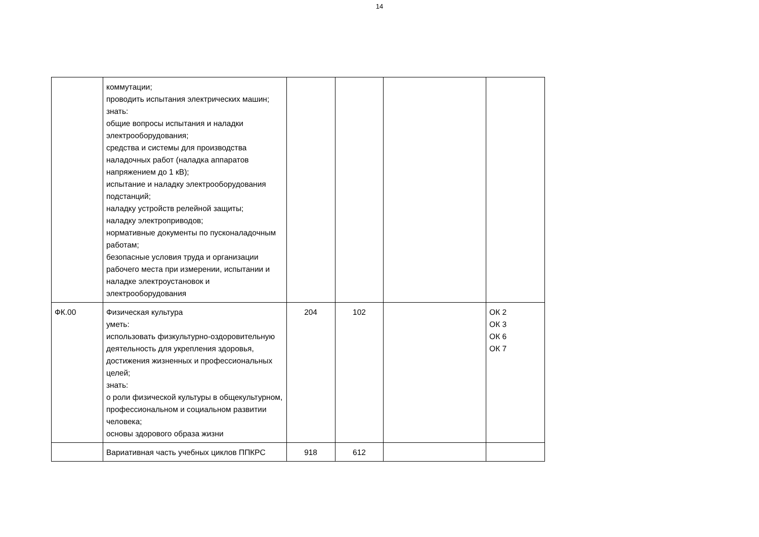14
| | коммутации; проводить испытания электрических машин; знать: общие вопросы испытания и наладки электрооборудования; средства и системы для производства наладочных работ (наладка аппаратов напряжением до 1 кВ); испытание и наладку электрооборудования подстанций; наладку устройств релейной защиты; наладку электроприводов; нормативные документы по пусконаладочным работам; безопасные условия труда и организации рабочего места при измерении, испытании и наладке электроустановок и электрооборудования | | | | |
| ФК.00 | Физическая культура уметь: использовать физкультурно-оздоровительную деятельность для укрепления здоровья, достижения жизненных и профессиональных целей; знать: о роли физической культуры в общекультурном, профессиональном и социальном развитии человека; основы здорового образа жизни | 204 | 102 | | ОК 2 ОК 3 ОК 6 ОК 7 |
| | Вариативная часть учебных циклов ППКРС | 918 | 612 | | |